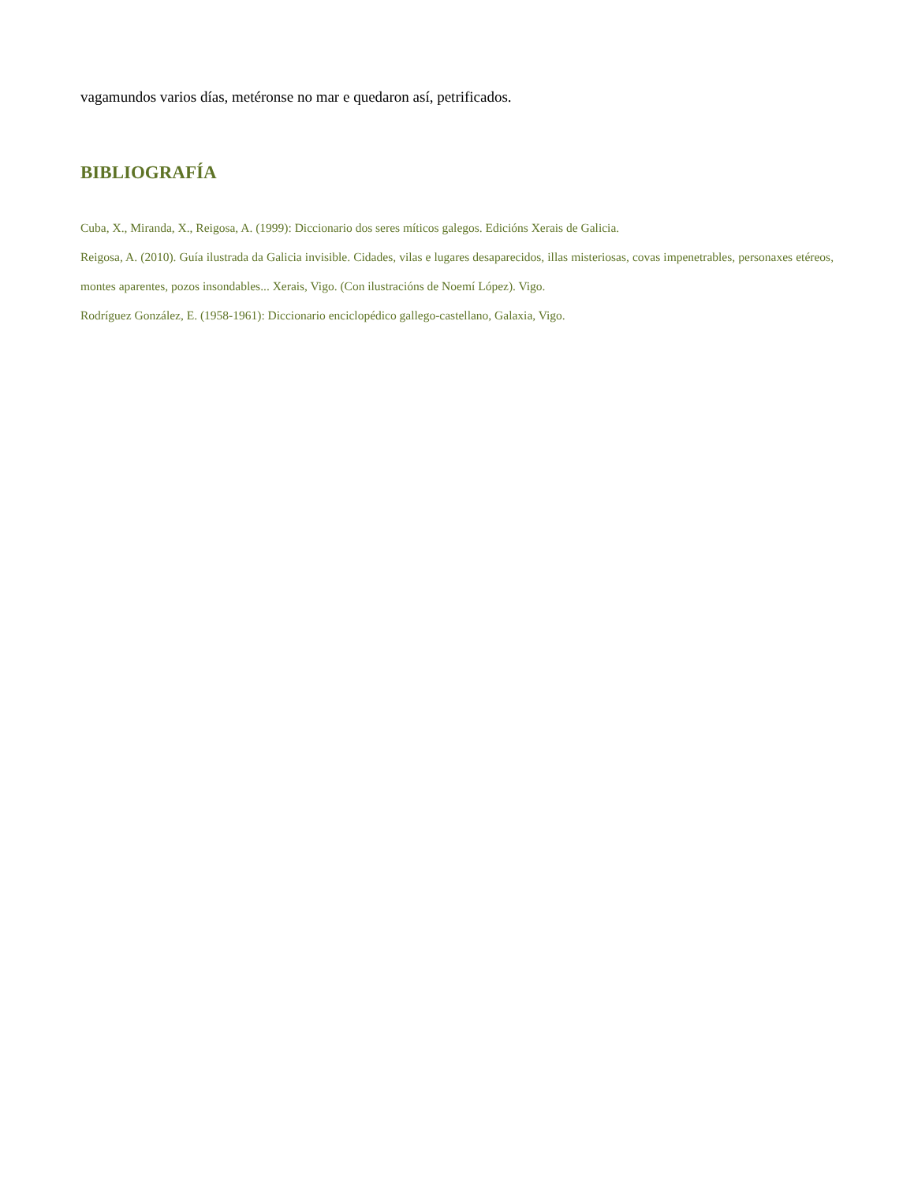vagamundos varios días, metéronse no mar e quedaron así, petrificados.
BIBLIOGRAFÍA
Cuba, X., Miranda, X., Reigosa, A. (1999): Diccionario dos seres míticos galegos. Edicións Xerais de Galicia.
Reigosa, A. (2010). Guía ilustrada da Galicia invisible. Cidades, vilas e lugares desaparecidos, illas misteriosas, covas impenetrables, personaxes etéreos, montes aparentes, pozos insondables... Xerais, Vigo. (Con ilustracións de Noemí López). Vigo.
Rodríguez González, E. (1958-1961): Diccionario enciclopédico gallego-castellano, Galaxia, Vigo.